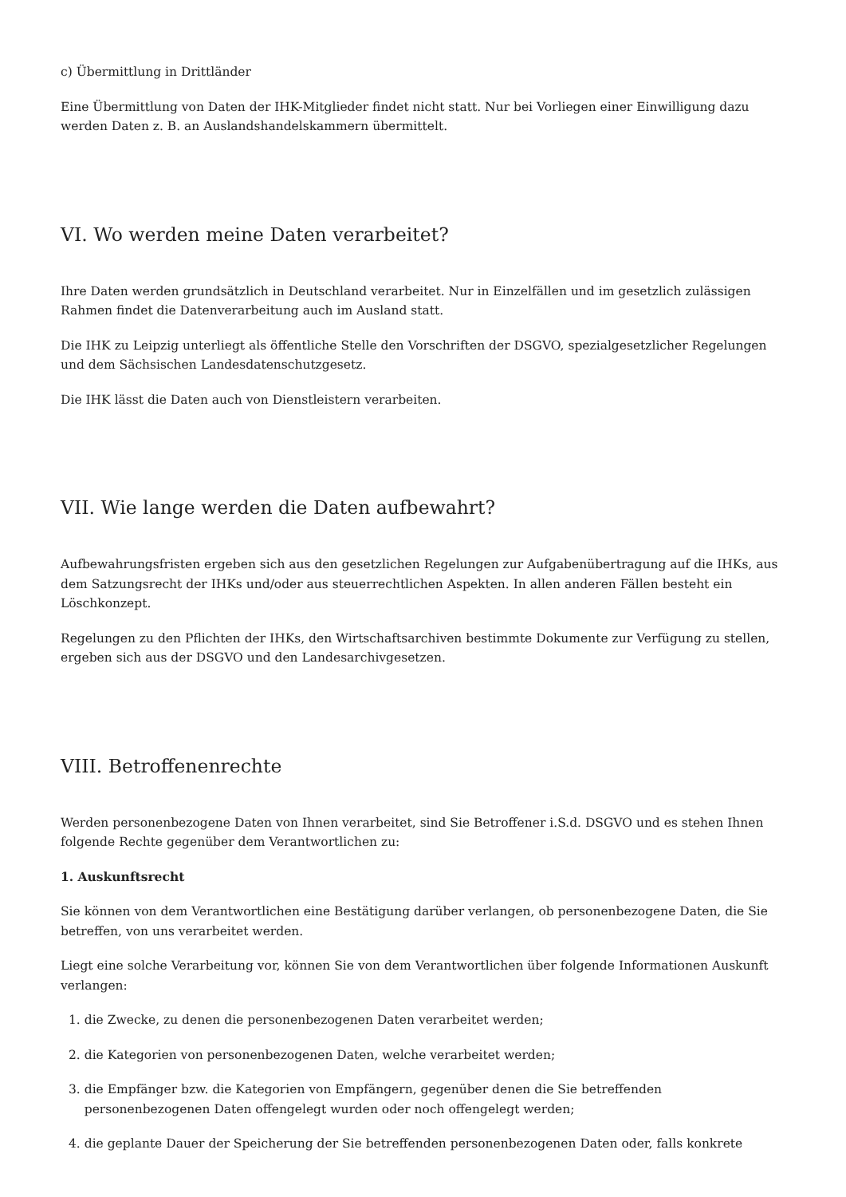c) Übermittlung in Drittländer
Eine Übermittlung von Daten der IHK-Mitglieder findet nicht statt. Nur bei Vorliegen einer Einwilligung dazu werden Daten z. B. an Auslandshandelskammern übermittelt.
VI. Wo werden meine Daten verarbeitet?
Ihre Daten werden grundsätzlich in Deutschland verarbeitet. Nur in Einzelfällen und im gesetzlich zulässigen Rahmen findet die Datenverarbeitung auch im Ausland statt.
Die IHK zu Leipzig unterliegt als öffentliche Stelle den Vorschriften der DSGVO, spezialgesetzlicher Regelungen und dem Sächsischen Landesdatenschutzgesetz.
Die IHK lässt die Daten auch von Dienstleistern verarbeiten.
VII. Wie lange werden die Daten aufbewahrt?
Aufbewahrungsfristen ergeben sich aus den gesetzlichen Regelungen zur Aufgabenübertragung auf die IHKs, aus dem Satzungsrecht der IHKs und/oder aus steuerrechtlichen Aspekten. In allen anderen Fällen besteht ein Löschkonzept.
Regelungen zu den Pflichten der IHKs, den Wirtschaftsarchiven bestimmte Dokumente zur Verfügung zu stellen, ergeben sich aus der DSGVO und den Landesarchivgesetzen.
VIII. Betroffenenrechte
Werden personenbezogene Daten von Ihnen verarbeitet, sind Sie Betroffener i.S.d. DSGVO und es stehen Ihnen folgende Rechte gegenüber dem Verantwortlichen zu:
1. Auskunftsrecht
Sie können von dem Verantwortlichen eine Bestätigung darüber verlangen, ob personenbezogene Daten, die Sie betreffen, von uns verarbeitet werden.
Liegt eine solche Verarbeitung vor, können Sie von dem Verantwortlichen über folgende Informationen Auskunft verlangen:
1. die Zwecke, zu denen die personenbezogenen Daten verarbeitet werden;
2. die Kategorien von personenbezogenen Daten, welche verarbeitet werden;
3. die Empfänger bzw. die Kategorien von Empfängern, gegenüber denen die Sie betreffenden
personenbezogenen Daten offengelegt wurden oder noch offengelegt werden;
4. die geplante Dauer der Speicherung der Sie betreffenden personenbezogenen Daten oder, falls konkrete